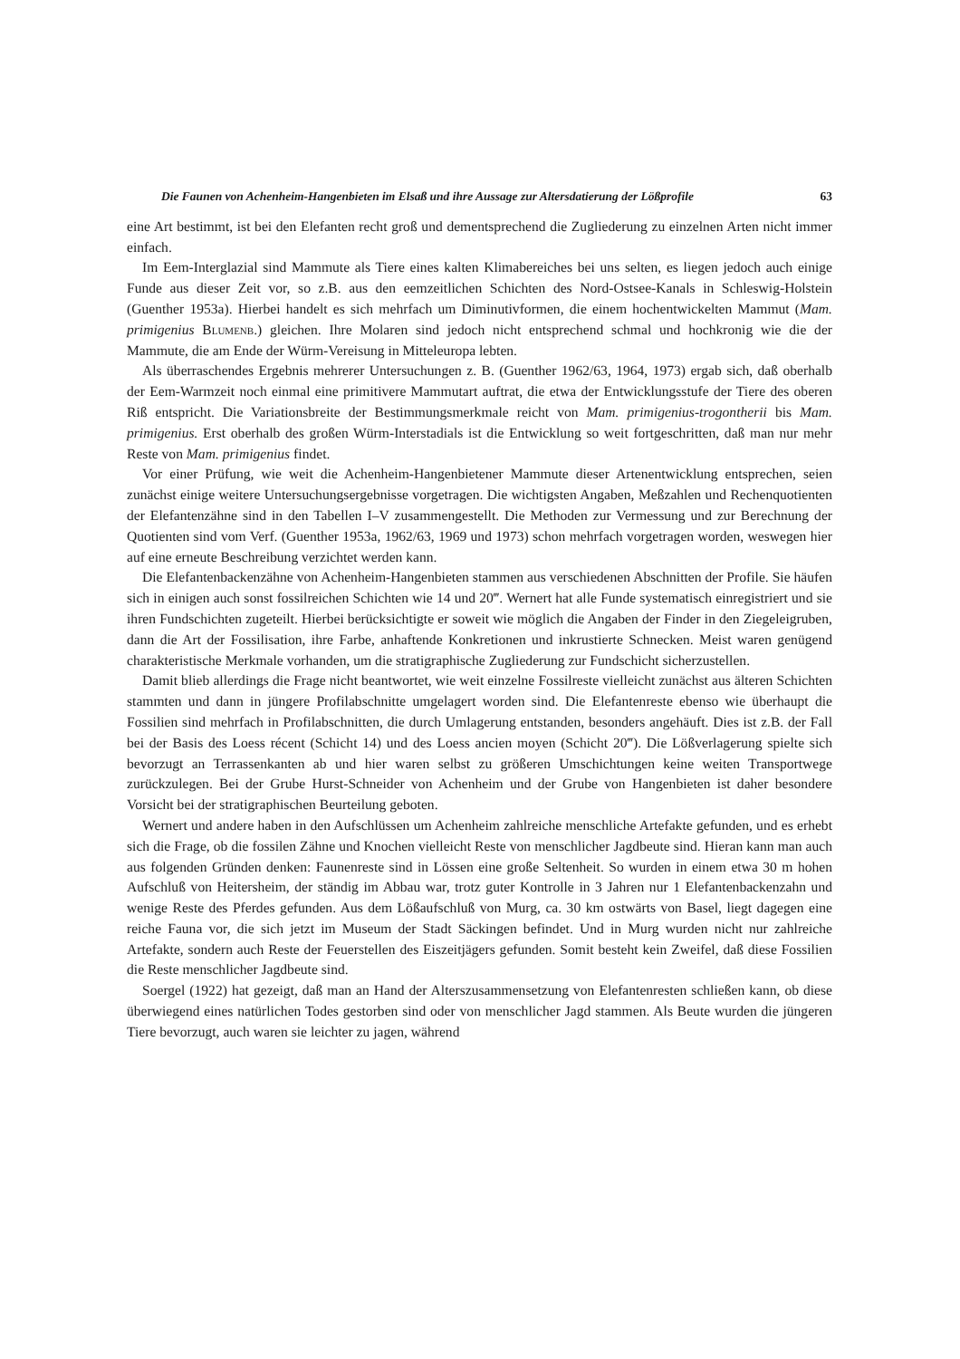Die Faunen von Achenheim-Hangenbieten im Elsaß und ihre Aussage zur Altersdatierung der Lößprofile 63
eine Art bestimmt, ist bei den Elefanten recht groß und dementsprechend die Zugliederung zu einzelnen Arten nicht immer einfach.
Im Eem-Interglazial sind Mammute als Tiere eines kalten Klimabereiches bei uns selten, es liegen jedoch auch einige Funde aus dieser Zeit vor, so z.B. aus den eemzeitlichen Schichten des Nord-Ostsee-Kanals in Schleswig-Holstein (Guenther 1953a). Hierbei handelt es sich mehrfach um Diminutivformen, die einem hochentwickelten Mammut (Mam. primigenius Blumenb.) gleichen. Ihre Molaren sind jedoch nicht entsprechend schmal und hochkronig wie die der Mammute, die am Ende der Würm-Vereisung in Mitteleuropa lebten.
Als überraschendes Ergebnis mehrerer Untersuchungen z. B. (Guenther 1962/63, 1964, 1973) ergab sich, daß oberhalb der Eem-Warmzeit noch einmal eine primitivere Mammutart auftrat, die etwa der Entwicklungsstufe der Tiere des oberen Riß entspricht. Die Variationsbreite der Bestimmungsmerkmale reicht von Mam. primigenius-trogontherii bis Mam. primigenius. Erst oberhalb des großen Würm-Interstadials ist die Entwicklung so weit fortgeschritten, daß man nur mehr Reste von Mam. primigenius findet.
Vor einer Prüfung, wie weit die Achenheim-Hangenbietener Mammute dieser Artenentwicklung entsprechen, seien zunächst einige weitere Untersuchungsergebnisse vorgetragen. Die wichtigsten Angaben, Meßzahlen und Rechenquotienten der Elefantenzähne sind in den Tabellen I–V zusammengestellt. Die Methoden zur Vermessung und zur Berechnung der Quotienten sind vom Verf. (Guenther 1953a, 1962/63, 1969 und 1973) schon mehrfach vorgetragen worden, weswegen hier auf eine erneute Beschreibung verzichtet werden kann.
Die Elefantenbackenzähne von Achenheim-Hangenbieten stammen aus verschiedenen Abschnitten der Profile. Sie häufen sich in einigen auch sonst fossilreichen Schichten wie 14 und 20‴. Wernert hat alle Funde systematisch einregistriert und sie ihren Fundschichten zugeteilt. Hierbei berücksichtigte er soweit wie möglich die Angaben der Finder in den Ziegeleigruben, dann die Art der Fossilisation, ihre Farbe, anhaftende Konkretionen und inkrustierte Schnecken. Meist waren genügend charakteristische Merkmale vorhanden, um die stratigraphische Zugliederung zur Fundschicht sicherzustellen.
Damit blieb allerdings die Frage nicht beantwortet, wie weit einzelne Fossilreste vielleicht zunächst aus älteren Schichten stammten und dann in jüngere Profilabschnitte umgelagert worden sind. Die Elefantenreste ebenso wie überhaupt die Fossilien sind mehrfach in Profilabschnitten, die durch Umlagerung entstanden, besonders angehäuft. Dies ist z.B. der Fall bei der Basis des Loess récent (Schicht 14) und des Loess ancien moyen (Schicht 20‴). Die Lößverlagerung spielte sich bevorzugt an Terrassenkanten ab und hier waren selbst zu größeren Umschichtungen keine weiten Transportwege zurückzulegen. Bei der Grube Hurst-Schneider von Achenheim und der Grube von Hangenbieten ist daher besondere Vorsicht bei der stratigraphischen Beurteilung geboten.
Wernert und andere haben in den Aufschlüssen um Achenheim zahlreiche menschliche Artefakte gefunden, und es erhebt sich die Frage, ob die fossilen Zähne und Knochen vielleicht Reste von menschlicher Jagdbeute sind. Hieran kann man auch aus folgenden Gründen denken: Faunenreste sind in Lössen eine große Seltenheit. So wurden in einem etwa 30 m hohen Aufschluß von Heitersheim, der ständig im Abbau war, trotz guter Kontrolle in 3 Jahren nur 1 Elefantenbackenzahn und wenige Reste des Pferdes gefunden. Aus dem Lößaufschluß von Murg, ca. 30 km ostwärts von Basel, liegt dagegen eine reiche Fauna vor, die sich jetzt im Museum der Stadt Säckingen befindet. Und in Murg wurden nicht nur zahlreiche Artefakte, sondern auch Reste der Feuerstellen des Eiszeitjägers gefunden. Somit besteht kein Zweifel, daß diese Fossilien die Reste menschlicher Jagdbeute sind.
Soergel (1922) hat gezeigt, daß man an Hand der Alterszusammensetzung von Elefantenresten schließen kann, ob diese überwiegend eines natürlichen Todes gestorben sind oder von menschlicher Jagd stammen. Als Beute wurden die jüngeren Tiere bevorzugt, auch waren sie leichter zu jagen, während